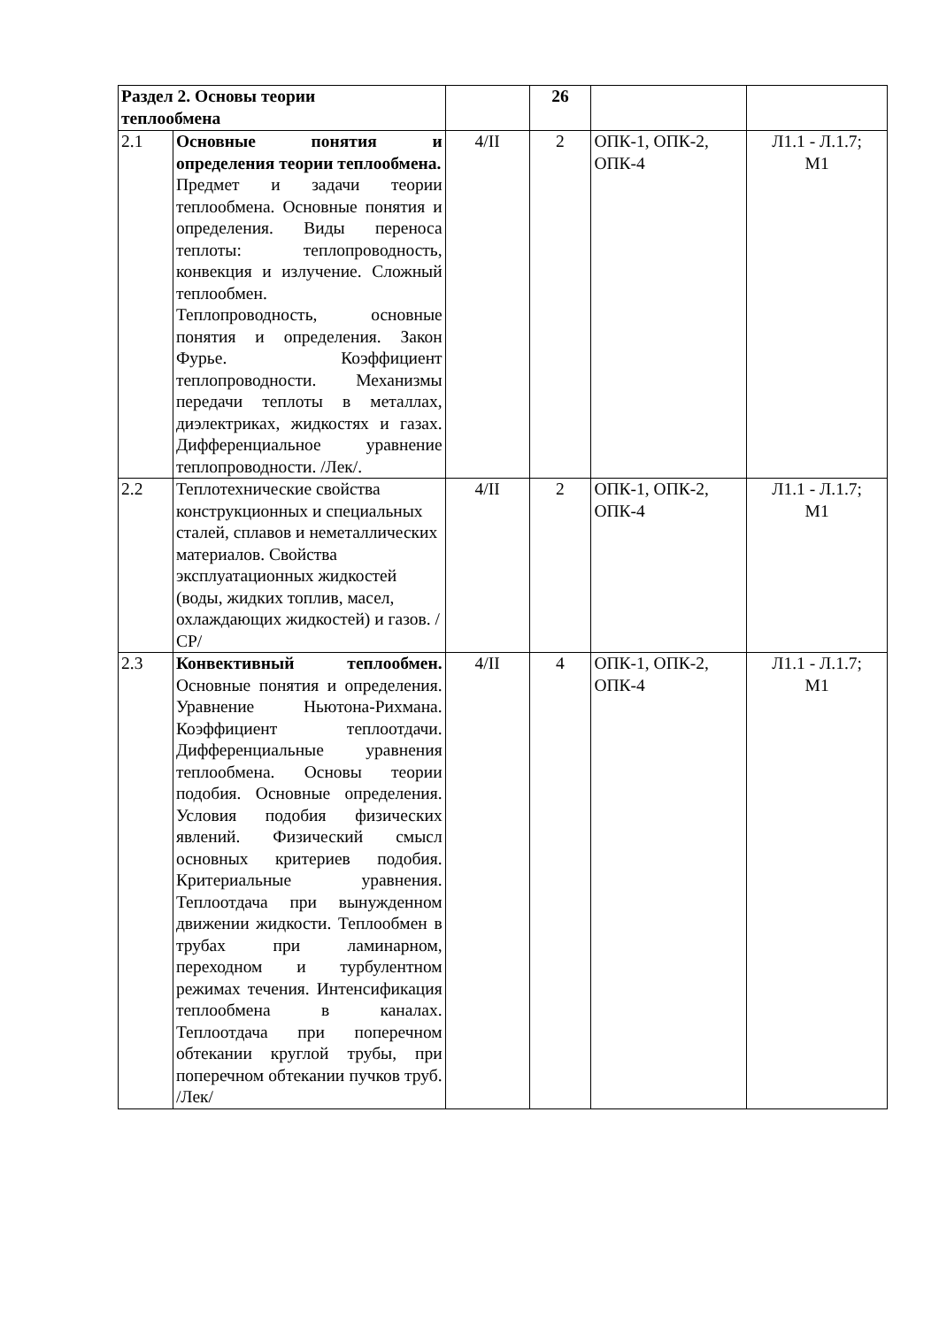| Раздел 2. Основы теории теплообмена | | | 26 | | |
| 2.1 | Основные понятия и определения теории теплообмена. Предмет и задачи теории теплообмена. Основные понятия и определения. Виды переноса теплоты: теплопроводность, конвекция и излучение. Сложный теплообмен. Теплопроводность, основные понятия и определения. Закон Фурье. Коэффициент теплопроводности. Механизмы передачи теплоты в металлах, диэлектриках, жидкостях и газах. Дифференциальное уравнение теплопроводности. /Лек/. | 4/II | 2 | ОПК-1, ОПК-2, ОПК-4 | Л1.1 - Л.1.7; М1 |
| 2.2 | Теплотехнические свойства конструкционных и специальных сталей, сплавов и неметаллических материалов. Свойства эксплуатационных жидкостей (воды, жидких топлив, масел, охлаждающих жидкостей) и газов. /СР/ | 4/II | 2 | ОПК-1, ОПК-2, ОПК-4 | Л1.1 - Л.1.7; М1 |
| 2.3 | Конвективный теплообмен. Основные понятия и определения. Уравнение Ньютона-Рихмана. Коэффициент теплоотдачи. Дифференциальные уравнения теплообмена. Основы теории подобия. Основные определения. Условия подобия физических явлений. Физический смысл основных критериев подобия. Критериальные уравнения. Теплоотдача при вынужденном движении жидкости. Теплообмен в трубах при ламинарном, переходном и турбулентном режимах течения. Интенсификация теплообмена в каналах. Теплоотдача при поперечном обтекании круглой трубы, при поперечном обтекании пучков труб. /Лек/ | 4/II | 4 | ОПК-1, ОПК-2, ОПК-4 | Л1.1 - Л.1.7; М1 |